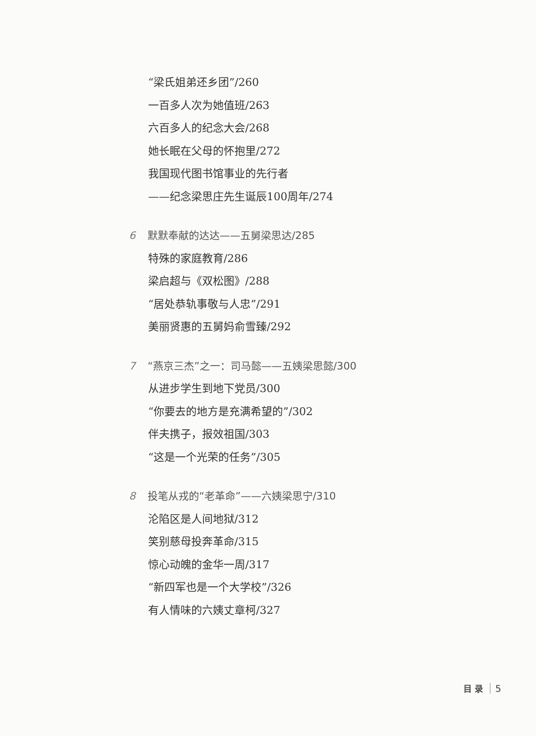“梁氏姐弟还乡团”/260
一百多人次为她值班/263
六百多人的纪念大会/268
她长眠在父母的怀抱里/272
我国现代图书馆事业的先行者
——纪念梁思庄先生诞辰100周年/274
6 默默奉献的达达——五舅梁思达/285
特殊的家庭教育/286
梁启超与《双松图》/288
“居处恭轨事敬与人忠”/291
美丽贤惠的五舅妈俞雪臻/292
7 “燕京三杰”之一：司马懿——五姨梁思懿/300
从进步学生到地下党员/300
“你要去的地方是充满希望的”/302
伴夫携子，报效祖国/303
“这是一个光荣的任务”/305
8 投笔从戎的“老革命”——六姨梁思宁/310
沦陷区是人间地狱/312
笑别慈母投奔革命/315
惊心动魄的金华一周/317
“新四军也是一个大学校”/326
有人情味的六姨丈章柯/327
目 录 5